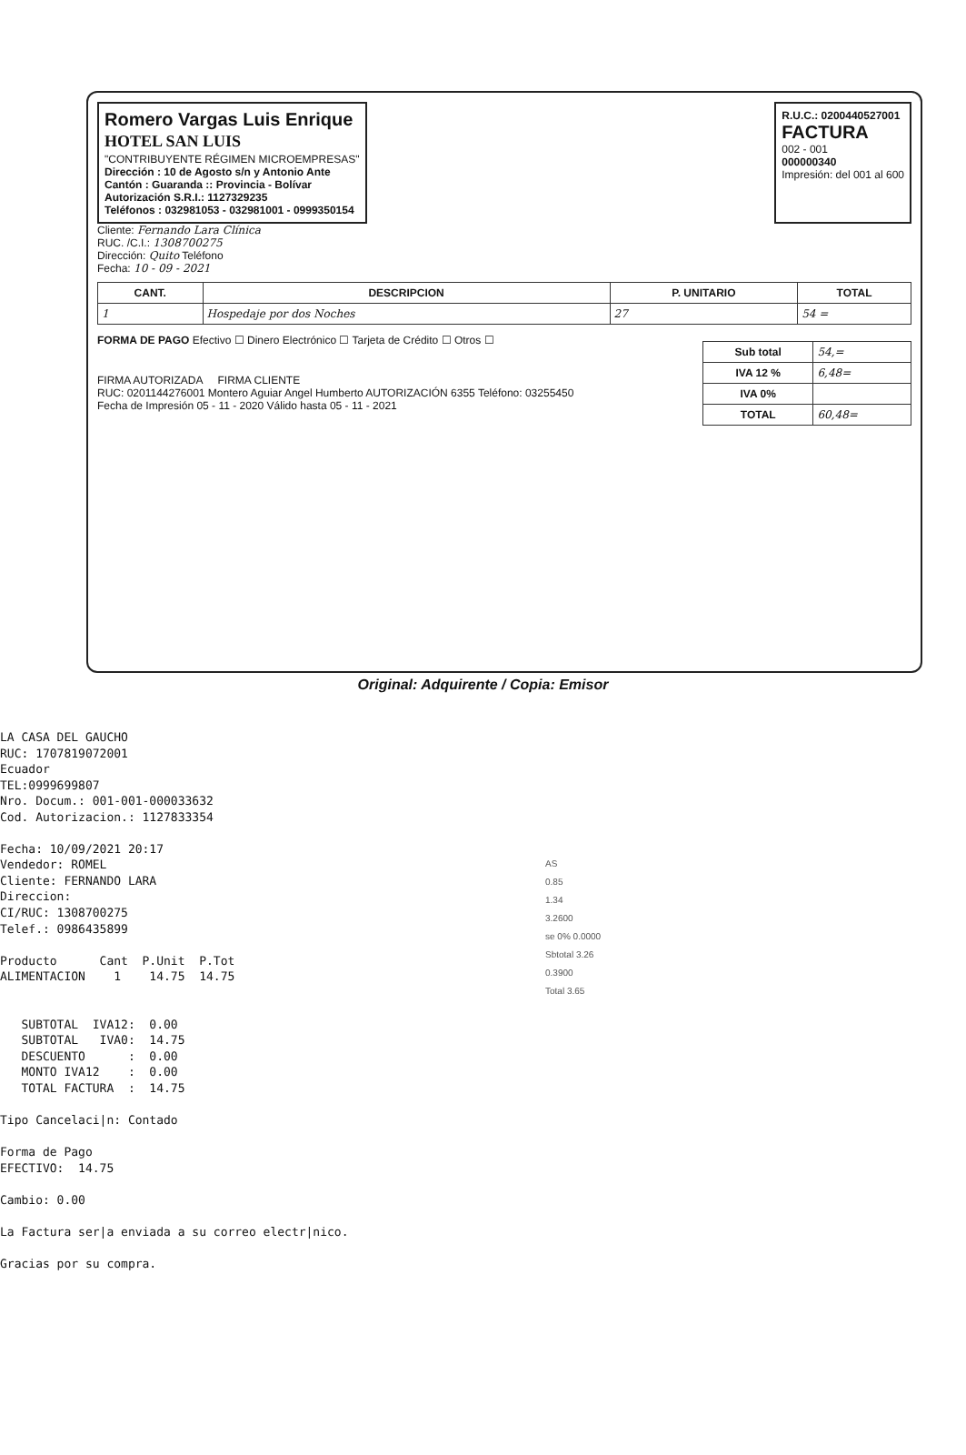Romero Vargas Luis Enrique
HOTEL SAN LUIS
"CONTRIBUYENTE RÉGIMEN MICROEMPRESAS"
Dirección : 10 de Agosto s/n y Antonio Ante
Cantón : Guaranda :: Provincia - Bolívar
Autorización S.R.I.: 1127329235
Teléfonos : 032981053 - 032981001 - 0999350154
R.U.C.: 0200440527001
FACTURA
002 - 001
000000340
Impresión: del 001 al 600
Cliente: Fernando Lara Clínica
RUC. /C.I.: 1308700275
Dirección: Quito Teléfono
Fecha: 10 - 09 - 2021
| CANT. | DESCRIPCION | P. UNITARIO | TOTAL |
| --- | --- | --- | --- |
| 1 | Hospedaje por dos Noches | 27 | 54 = |
FORMA DE PAGO Efectivo ☐ Dinero Electrónico ☐ Tarjeta de Crédito ☐ Otros ☐
FIRMA AUTORIZADA FIRMA CLIENTE
RUC: 0201144276001 Montero Aguiar Angel Humberto AUTORIZACIÓN 6355 Teléfono: 03255450
Fecha de Impresión 05 - 11 - 2020 Válido hasta 05 - 11 - 2021
| Sub total | 54,= |
| IVA 12 % | 6,48= |
| IVA 0% | |
| TOTAL | 60,48= |
Original: Adquirente / Copia: Emisor
LA CASA DEL GAUCHO RUC: 1707819072001 Ecuador TEL:0999699807 Nro. Docum.: 001-001-000033632 Cod. Autorizacion.: 1127833354 Fecha: 10/09/2021 20:17 Vendedor: ROMEL Cliente: FERNANDO LARA Direccion: CI/RUC: 1308700275 Telef.: 0986435899 Producto Cant P.Unit P.Tot ALIMENTACION 1 14.75 14.75 SUBTOTAL IVA12: 0.00 SUBTOTAL IVA0: 14.75 DESCUENTO : 0.00 MONTO IVA12 : 0.00 TOTAL FACTURA : 14.75 Tipo Cancelaci|n: Contado Forma de Pago EFECTIVO: 14.75 Cambio: 0.00 La Factura ser|a enviada a su correo electr|nico. Gracias por su compra.
AS
0.85
1.34
3.2600
se 0% 0.0000
Sbtotal 3.26
0.3900
Total 3.65